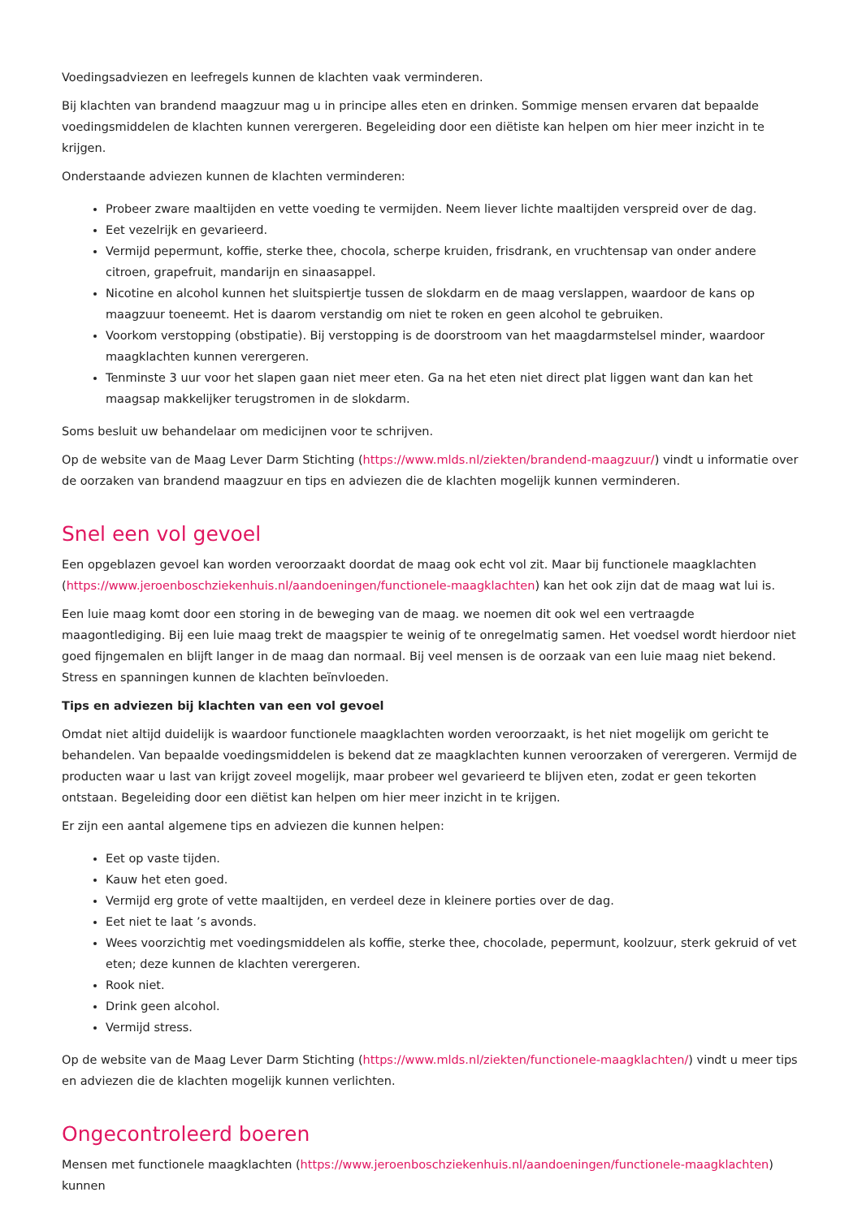Voedingsadviezen en leefregels kunnen de klachten vaak verminderen.
Bij klachten van brandend maagzuur mag u in principe alles eten en drinken. Sommige mensen ervaren dat bepaalde voedingsmiddelen de klachten kunnen verergeren. Begeleiding door een diëtiste kan helpen om hier meer inzicht in te krijgen.
Onderstaande adviezen kunnen de klachten verminderen:
Probeer zware maaltijden en vette voeding te vermijden. Neem liever lichte maaltijden verspreid over de dag.
Eet vezelrijk en gevarieerd.
Vermijd pepermunt, koffie, sterke thee, chocola, scherpe kruiden, frisdrank, en vruchtensap van onder andere citroen, grapefruit, mandarijn en sinaasappel.
Nicotine en alcohol kunnen het sluitspiertje tussen de slokdarm en de maag verslappen, waardoor de kans op maagzuur toeneemt. Het is daarom verstandig om niet te roken en geen alcohol te gebruiken.
Voorkom verstopping (obstipatie). Bij verstopping is de doorstroom van het maagdarmstelsel minder, waardoor maagklachten kunnen verergeren.
Tenminste 3 uur voor het slapen gaan niet meer eten. Ga na het eten niet direct plat liggen want dan kan het maagsap makkelijker terugstromen in de slokdarm.
Soms besluit uw behandelaar om medicijnen voor te schrijven.
Op de website van de Maag Lever Darm Stichting (https://www.mlds.nl/ziekten/brandend-maagzuur/) vindt u informatie over de oorzaken van brandend maagzuur en tips en adviezen die de klachten mogelijk kunnen verminderen.
Snel een vol gevoel
Een opgeblazen gevoel kan worden veroorzaakt doordat de maag ook echt vol zit. Maar bij functionele maagklachten (https://www.jeroenboschziekenhuis.nl/aandoeningen/functionele-maagklachten) kan het ook zijn dat de maag wat lui is.
Een luie maag komt door een storing in de beweging van de maag. we noemen dit ook wel een vertraagde maagontlediging. Bij een luie maag trekt de maagspier te weinig of te onregelmatig samen. Het voedsel wordt hierdoor niet goed fijngemalen en blijft langer in de maag dan normaal. Bij veel mensen is de oorzaak van een luie maag niet bekend. Stress en spanningen kunnen de klachten beïnvloeden.
Tips en adviezen bij klachten van een vol gevoel
Omdat niet altijd duidelijk is waardoor functionele maagklachten worden veroorzaakt, is het niet mogelijk om gericht te behandelen. Van bepaalde voedingsmiddelen is bekend dat ze maagklachten kunnen veroorzaken of verergeren. Vermijd de producten waar u last van krijgt zoveel mogelijk, maar probeer wel gevarieerd te blijven eten, zodat er geen tekorten ontstaan. Begeleiding door een diëtist kan helpen om hier meer inzicht in te krijgen.
Er zijn een aantal algemene tips en adviezen die kunnen helpen:
Eet op vaste tijden.
Kauw het eten goed.
Vermijd erg grote of vette maaltijden, en verdeel deze in kleinere porties over de dag.
Eet niet te laat ’s avonds.
Wees voorzichtig met voedingsmiddelen als koffie, sterke thee, chocolade, pepermunt, koolzuur, sterk gekruid of vet eten; deze kunnen de klachten verergeren.
Rook niet.
Drink geen alcohol.
Vermijd stress.
Op de website van de Maag Lever Darm Stichting (https://www.mlds.nl/ziekten/functionele-maagklachten/) vindt u meer tips en adviezen die de klachten mogelijk kunnen verlichten.
Ongecontroleerd boeren
Mensen met functionele maagklachten (https://www.jeroenboschziekenhuis.nl/aandoeningen/functionele-maagklachten) kunnen